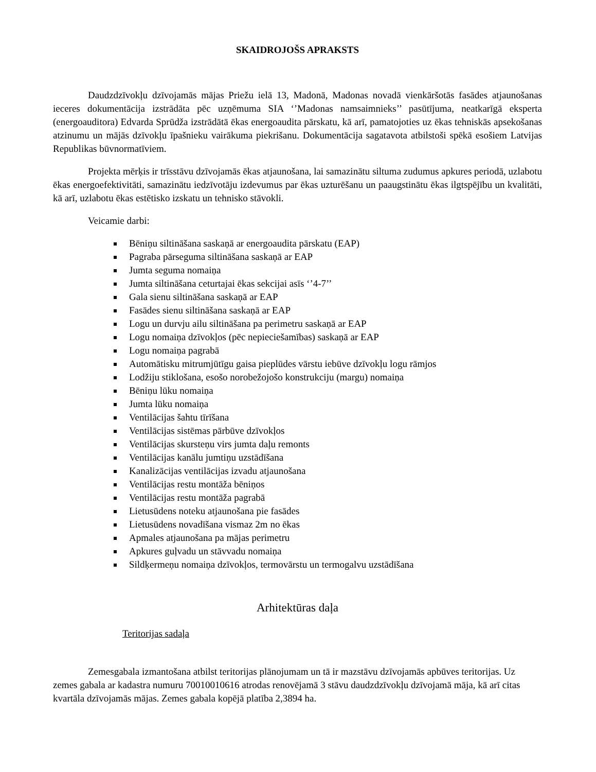SKAIDROJOŠS APRAKSTS
Daudzdzīvokļu dzīvojamās mājas Priežu ielā 13, Madonā, Madonas novadā vienkāršotās fasādes atjaunošanas ieceres dokumentācija izstrādāta pēc uzņēmuma SIA ‘’Madonas namsaimnieks’’ pasūtījuma, neatkarīgā eksperta (energoauditora) Edvarda Sprūdža izstrādātā ēkas energoaudita pārskatu, kā arī, pamatojoties uz ēkas tehniskās apsekošanas atzinumu un mājās dzīvokļu īpašnieku vairākuma piekrišanu. Dokumentācija sagatavota atbilstoši spēkā esošiem Latvijas Republikas būvnormatīviem.
Projekta mērķis ir trīsstāvu dzīvojamās ēkas atjaunošana, lai samazinātu siltuma zudumus apkures periodā, uzlabotu ēkas energoefektivitāti, samazinātu iedzīvotāju izdevumus par ēkas uzturēšanu un paaugstinātu ēkas ilgtspējību un kvalitāti, kā arī, uzlabotu ēkas estētisko izskatu un tehnisko stāvokli.
Veicamie darbi:
Bēniņu siltināšana saskaņā ar energoaudita pārskatu (EAP)
Pagraba pārseguma siltināšana saskaņā ar EAP
Jumta seguma nomaiņa
Jumta siltināšana ceturtajai ēkas sekcijai asīs ‘’4-7’’
Gala sienu siltināšana saskaņā ar EAP
Fasādes sienu siltināšana saskaņā ar EAP
Logu un durvju ailu siltināšana pa perimetru saskaņā ar EAP
Logu nomaiņa dzīvokļos (pēc nepieciešamības) saskaņā ar EAP
Logu nomaiņa pagrabā
Automātisku mitrumjūtīgu gaisa pieplūdes vārstu iebūve dzīvokļu logu rāmjos
Lodžiju stiklošana, esošo norobežojošo konstrukciju (margu) nomaiņa
Bēniņu lūku nomaiņa
Jumta lūku nomaiņa
Ventilācijas šahtu tīrīšana
Ventilācijas sistēmas pārbūve dzīvokļos
Ventilācijas skursteņu virs jumta daļu remonts
Ventilācijas kanālu jumtiņu uzstādīšana
Kanalizācijas ventilācijas izvadu atjaunošana
Ventilācijas restu montāža bēniņos
Ventilācijas restu montāža pagrabā
Lietusūdens noteku atjaunošana pie fasādes
Lietusūdens novadīšana vismaz 2m no ēkas
Apmales atjaunošana pa mājas perimetru
Apkures guļvadu un stāvvadu nomaiņa
Sildķermeņu nomaiņa dzīvokļos, termovārstu un termogalvu uzstādīšana
Arhitektūras daļa
Teritorijas sadaļa
Zemesgabala izmantošana atbilst teritorijas plānojumam un tā ir mazstāvu dzīvojamās apbūves teritorijas. Uz zemes gabala ar kadastra numuru 70010010616 atrodas renovējamā 3 stāvu daudzdzīvokļu dzīvojamā māja, kā arī citas kvartāla dzīvojamās mājas. Zemes gabala kopējā platība 2,3894 ha.